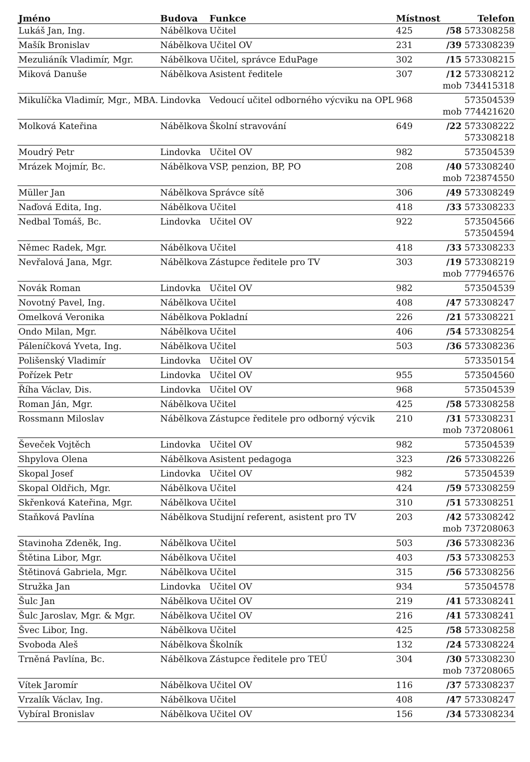| Jméno | Budova | Funkce | Místnost | Telefon |
| --- | --- | --- | --- | --- |
| Lukáš Jan, Ing. | Nábělkova | Učitel | 425 | /58 573308258 |
| Mašík Bronislav | Nábělkova | Učitel OV | 231 | /39 573308239 |
| Mezuliáník Vladimír, Mgr. | Nábělkova | Učitel, správce EduPage | 302 | /15 573308215 |
| Miková Danuše | Nábělkova | Asistent ředitele | 307 | /12 573308212 mob 734415318 |
| Mikulíčka Vladimír, Mgr., MBA. | Lindovka | Vedoucí učitel odborného výcviku na OPL | 968 | 573504539 mob 774421620 |
| Molková Kateřina | Nábělkova | Školní stravování | 649 | /22 573308222 573308218 |
| Moudrý Petr | Lindovka | Učitel OV | 982 | 573504539 |
| Mrázek Mojmír, Bc. | Nábělkova | VSP, penzion, BP, PO | 208 | /40 573308240 mob 723874550 |
| Müller Jan | Nábělkova | Správce sítě | 306 | /49 573308249 |
| Naďová Edita, Ing. | Nábělkova | Učitel | 418 | /33 573308233 |
| Nedbal Tomáš, Bc. | Lindovka | Učitel OV | 922 | 573504566 573504594 |
| Němec Radek, Mgr. | Nábělkova | Učitel | 418 | /33 573308233 |
| Nevřalová Jana, Mgr. | Nábělkova | Zástupce ředitele pro TV | 303 | /19 573308219 mob 777946576 |
| Novák Roman | Lindovka | Učitel OV | 982 | 573504539 |
| Novotný Pavel, Ing. | Nábělkova | Učitel | 408 | /47 573308247 |
| Omelková Veronika | Nábělkova | Pokladní | 226 | /21 573308221 |
| Ondo Milan, Mgr. | Nábělkova | Učitel | 406 | /54 573308254 |
| Páleníčková Yveta, Ing. | Nábělkova | Učitel | 503 | /36 573308236 |
| Polišenský Vladimír | Lindovka | Učitel OV | | 573350154 |
| Pořízek Petr | Lindovka | Učitel OV | 955 | 573504560 |
| Říha Václav, Dis. | Lindovka | Učitel OV | 968 | 573504539 |
| Roman Ján, Mgr. | Nábělkova | Učitel | 425 | /58 573308258 |
| Rossmann Miloslav | Nábělkova | Zástupce ředitele pro odborný výcvik | 210 | /31 573308231 mob 737208061 |
| Ševeček Vojtěch | Lindovka | Učitel OV | 982 | 573504539 |
| Shpylova Olena | Nábělkova | Asistent pedagoga | 323 | /26 573308226 |
| Skopal Josef | Lindovka | Učitel OV | 982 | 573504539 |
| Skopal Oldřich, Mgr. | Nábělkova | Učitel | 424 | /59 573308259 |
| Skřenková Kateřina, Mgr. | Nábělkova | Učitel | 310 | /51 573308251 |
| Staňková Pavlína | Nábělkova | Studijní referent, asistent pro TV | 203 | /42 573308242 mob 737208063 |
| Stavinoha Zdeněk, Ing. | Nábělkova | Učitel | 503 | /36 573308236 |
| Štětina Libor, Mgr. | Nábělkova | Učitel | 403 | /53 573308253 |
| Štětinová Gabriela, Mgr. | Nábělkova | Učitel | 315 | /56 573308256 |
| Stružka Jan | Lindovka | Učitel OV | 934 | 573504578 |
| Šulc Jan | Nábělkova | Učitel OV | 219 | /41 573308241 |
| Šulc Jaroslav, Mgr. & Mgr. | Nábělkova | Učitel OV | 216 | /41 573308241 |
| Švec Libor, Ing. | Nábělkova | Učitel | 425 | /58 573308258 |
| Svoboda Aleš | Nábělkova | Školník | 132 | /24 573308224 |
| Trněná Pavlína, Bc. | Nábělkova | Zástupce ředitele pro TEÚ | 304 | /30 573308230 mob 737208065 |
| Vítek Jaromír | Nábělkova | Učitel OV | 116 | /37 573308237 |
| Vrzalík Václav, Ing. | Nábělkova | Učitel | 408 | /47 573308247 |
| Vybíral Bronislav | Nábělkova | Učitel OV | 156 | /34 573308234 |